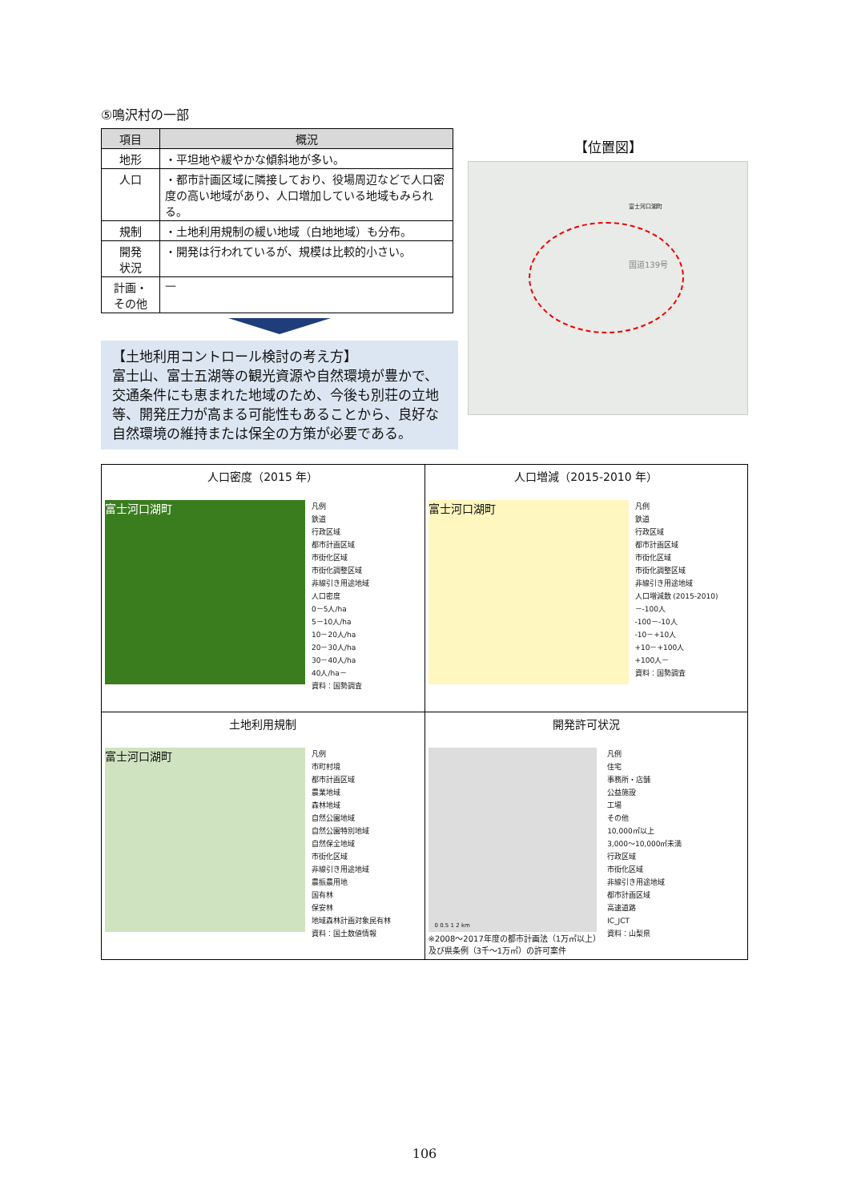⑤鳴沢村の一部
| 項目 | 概況 |
| --- | --- |
| 地形 | ・平坦地や緩やかな傾斜地が多い。 |
| 人口 | ・都市計画区域に隣接しており、役場周辺などで人口密度の高い地域があり、人口増加している地域もみられる。 |
| 規制 | ・土地利用規制の緩い地域（白地地域）も分布。 |
| 開発 状況 | ・開発は行われているが、規模は比較的小さい。 |
| 計画・ その他 | — |
【土地利用コントロール検討の考え方】
富士山、富士五湖等の観光資源や自然環境が豊かで、交通条件にも恵まれた地域のため、今後も別荘の立地等、開発圧力が高まる可能性もあることから、良好な自然環境の維持または保全の方策が必要である。
【位置図】
富士河口湖町
国道139号
| 人口密度（2015 年） 富士河口湖町 凡例 鉄道 行政区域 都市計画区域 市街化区域 市街化調整区域 非線引き用途地域 人口密度 0－5人/ha 5－10人/ha 10－20人/ha 20－30人/ha 30－40人/ha 40人/ha－ 資料：国勢調査 | 人口増減（2015-2010 年） 富士河口湖町 凡例 鉄道 行政区域 都市計画区域 市街化区域 市街化調整区域 非線引き用途地域 人口増減数 (2015-2010) －-100人 -100－-10人 -10－+10人 +10－+100人 +100人－ 資料：国勢調査 |
| 土地利用規制 富士河口湖町 凡例 市町村境 都市計画区域 農業地域 森林地域 自然公園地域 自然公園特別地域 自然保全地域 市街化区域 非線引き用途地域 農振農用地 国有林 保安林 地域森林計画対象民有林 資料：国土数値情報 | 開発許可状況 0 0.5 1 2 km ※2008～2017年度の都市計画法（1万㎡以上） 及び県条例（3千～1万㎡）の許可案件 凡例 住宅 事務所・店舗 公益施設 工場 その他 10,000㎡以上 3,000～10,000㎡未満 行政区域 市街化区域 非線引き用途地域 都市計画区域 高速道路 IC_JCT 資料：山梨県 |
106